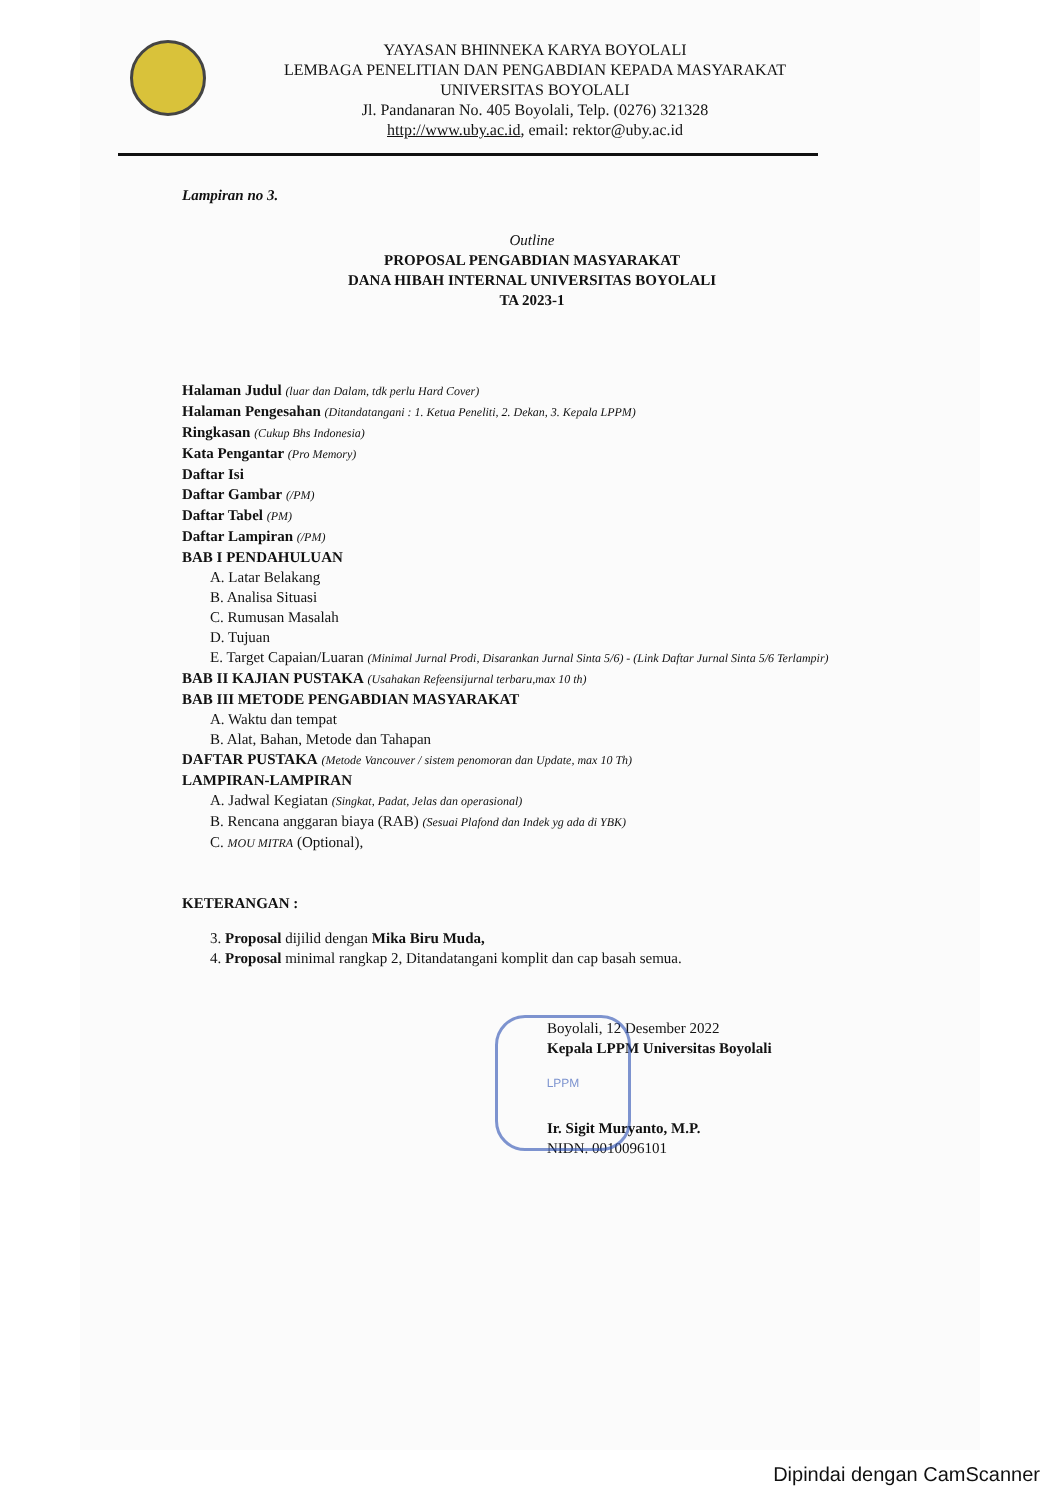YAYASAN BHINNEKA KARYA BOYOLALI
LEMBAGA PENELITIAN DAN PENGABDIAN KEPADA MASYARAKAT
UNIVERSITAS BOYOLALI
Jl. Pandanaran No. 405 Boyolali, Telp. (0276) 321328
http://www.uby.ac.id, email: rektor@uby.ac.id
Lampiran no 3.
Outline
PROPOSAL PENGABDIAN MASYARAKAT
DANA HIBAH INTERNAL UNIVERSITAS BOYOLALI
TA 2023-1
Halaman Judul (luar dan Dalam, tdk perlu Hard Cover)
Halaman Pengesahan (Ditandatangani : 1. Ketua Peneliti, 2. Dekan, 3. Kepala LPPM)
Ringkasan (Cukup Bhs Indonesia)
Kata Pengantar (Pro Memory)
Daftar Isi
Daftar Gambar (/PM)
Daftar Tabel (PM)
Daftar Lampiran (/PM)
BAB I PENDAHULUAN
A. Latar Belakang
B. Analisa Situasi
C. Rumusan Masalah
D. Tujuan
E. Target Capaian/Luaran (Minimal Jurnal Prodi, Disarankan Jurnal Sinta 5/6) - (Link Daftar Jurnal Sinta 5/6 Terlampir)
BAB II KAJIAN PUSTAKA (Usahakan Refeensijurnal terbaru,max 10 th)
BAB III METODE PENGABDIAN MASYARAKAT
A. Waktu dan tempat
B. Alat, Bahan, Metode dan Tahapan
DAFTAR PUSTAKA (Metode Vancouver / sistem penomoran dan Update, max 10 Th)
LAMPIRAN-LAMPIRAN
A. Jadwal Kegiatan (Singkat, Padat, Jelas dan operasional)
B. Rencana anggaran biaya (RAB) (Sesuai Plafond dan Indek yg ada di YBK)
C. MOU MITRA (Optional),
KETERANGAN :
3. Proposal dijilid dengan Mika Biru Muda,
4. Proposal minimal rangkap 2, Ditandatangani komplit dan cap basah semua.
Boyolali, 12 Desember 2022
Kepala LPPM Universitas Boyolali
Ir. Sigit Muryanto, M.P.
NIDN. 0010096101
LPPM
Dipindai dengan CamScanner